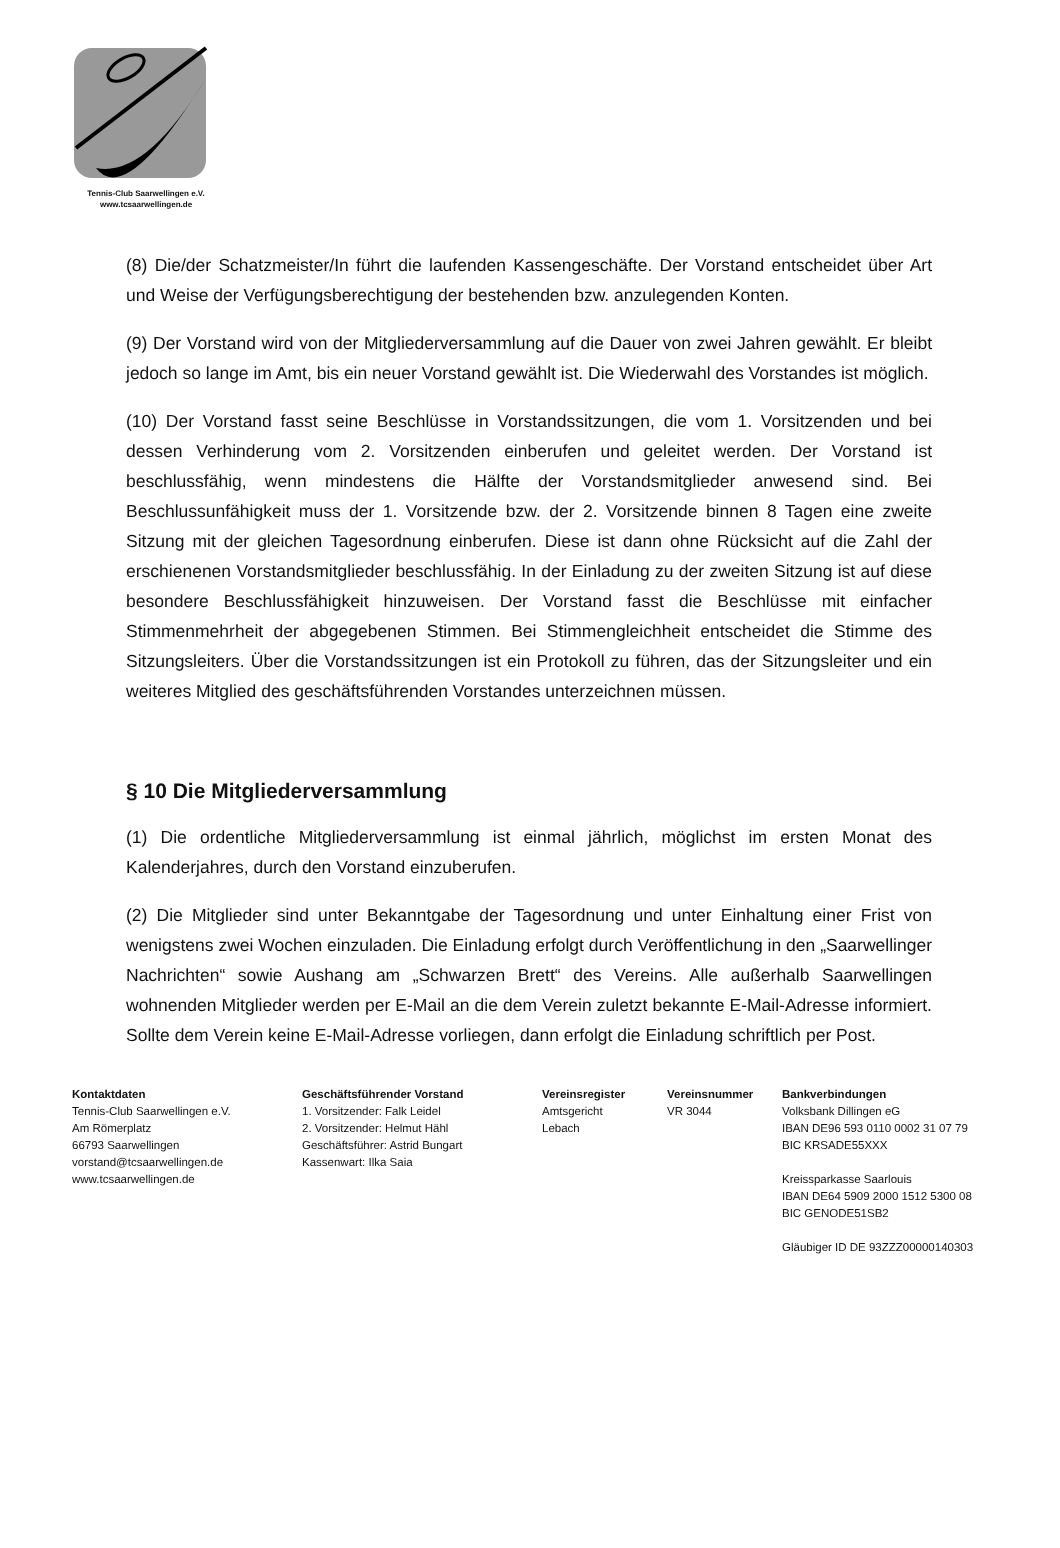Tennis-Club Saarwellingen e.V.
www.tcsaarwellingen.de
(8) Die/der Schatzmeister/In führt die laufenden Kassengeschäfte. Der Vorstand entscheidet über Art und Weise der Verfügungsberechtigung der bestehenden bzw. anzulegenden Konten.
(9) Der Vorstand wird von der Mitgliederversammlung auf die Dauer von zwei Jahren gewählt. Er bleibt jedoch so lange im Amt, bis ein neuer Vorstand gewählt ist. Die Wiederwahl des Vorstandes ist möglich.
(10) Der Vorstand fasst seine Beschlüsse in Vorstandssitzungen, die vom 1. Vorsitzenden und bei dessen Verhinderung vom 2. Vorsitzenden einberufen und geleitet werden. Der Vorstand ist beschlussfähig, wenn mindestens die Hälfte der Vorstandsmitglieder anwesend sind. Bei Beschlussunfähigkeit muss der 1. Vorsitzende bzw. der 2. Vorsitzende binnen 8 Tagen eine zweite Sitzung mit der gleichen Tagesordnung einberufen. Diese ist dann ohne Rücksicht auf die Zahl der erschienenen Vorstandsmitglieder beschlussfähig. In der Einladung zu der zweiten Sitzung ist auf diese besondere Beschlussfähigkeit hinzuweisen. Der Vorstand fasst die Beschlüsse mit einfacher Stimmenmehrheit der abgegebenen Stimmen. Bei Stimmengleichheit entscheidet die Stimme des Sitzungsleiters. Über die Vorstandssitzungen ist ein Protokoll zu führen, das der Sitzungsleiter und ein weiteres Mitglied des geschäftsführenden Vorstandes unterzeichnen müssen.
§ 10 Die Mitgliederversammlung
(1) Die ordentliche Mitgliederversammlung ist einmal jährlich, möglichst im ersten Monat des Kalenderjahres, durch den Vorstand einzuberufen.
(2) Die Mitglieder sind unter Bekanntgabe der Tagesordnung und unter Einhaltung einer Frist von wenigstens zwei Wochen einzuladen. Die Einladung erfolgt durch Veröffentlichung in den „Saarwellinger Nachrichten“ sowie Aushang am „Schwarzen Brett“ des Vereins. Alle außerhalb Saarwellingen wohnenden Mitglieder werden per E-Mail an die dem Verein zuletzt bekannte E-Mail-Adresse informiert. Sollte dem Verein keine E-Mail-Adresse vorliegen, dann erfolgt die Einladung schriftlich per Post.
Kontaktdaten
Tennis-Club Saarwellingen e.V.
Am Römerplatz
66793 Saarwellingen
vorstand@tcsaarwellingen.de
www.tcsaarwellingen.de
Geschäftsführender Vorstand
1. Vorsitzender: Falk Leidel
2. Vorsitzender: Helmut Hähl
Geschäftsführer: Astrid Bungart
Kassenwart: Ilka Saia
Vereinsregister
Amtsgericht
Lebach
Vereinsnummer
VR 3044
Bankverbindungen
Volksbank Dillingen eG
IBAN DE96 593 0110 0002 31 07 79
BIC KRSADE55XXX
Kreissparkasse Saarlouis
IBAN DE64 5909 2000 1512 5300 08
BIC GENODE51SB2
Gläubiger ID DE 93ZZZ00000140303